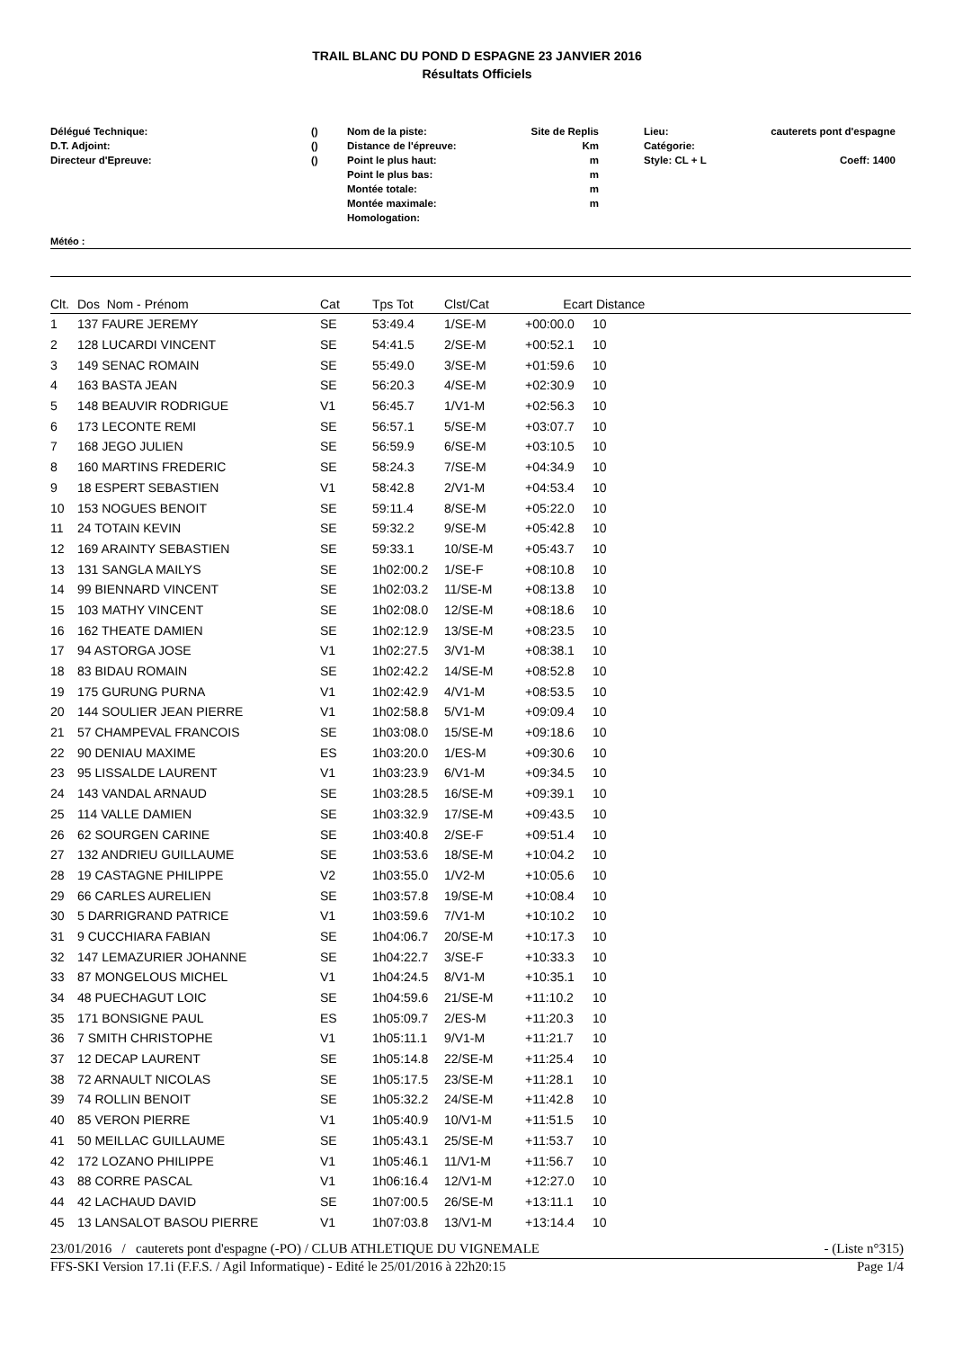TRAIL BLANC DU POND D ESPAGNE 23 JANVIER 2016
Résultats Officiels
Délégué Technique:
D.T. Adjoint:
Directeur d'Epreuve:
()
()
()
Nom de la piste:
Distance de l'épreuve:
Point le plus haut:
Point le plus bas:
Montée totale:
Montée maximale:
Homologation:
Site de Replis
Km
m
m
m
m
Lieu:
Catégorie:
Style: CL + L
cauterets pont d'espagne
Coeff: 1400
Météo :
| Clt. | Dos Nom - Prénom | Cat | Tps Tot | Clst/Cat | Ecart | Distance |
| --- | --- | --- | --- | --- | --- | --- |
| 1 | 137 FAURE JEREMY | SE | 53:49.4 | 1/SE-M | +00:00.0 | 10 |
| 2 | 128 LUCARDI VINCENT | SE | 54:41.5 | 2/SE-M | +00:52.1 | 10 |
| 3 | 149 SENAC ROMAIN | SE | 55:49.0 | 3/SE-M | +01:59.6 | 10 |
| 4 | 163 BASTA JEAN | SE | 56:20.3 | 4/SE-M | +02:30.9 | 10 |
| 5 | 148 BEAUVIR RODRIGUE | V1 | 56:45.7 | 1/V1-M | +02:56.3 | 10 |
| 6 | 173 LECONTE REMI | SE | 56:57.1 | 5/SE-M | +03:07.7 | 10 |
| 7 | 168 JEGO JULIEN | SE | 56:59.9 | 6/SE-M | +03:10.5 | 10 |
| 8 | 160 MARTINS FREDERIC | SE | 58:24.3 | 7/SE-M | +04:34.9 | 10 |
| 9 | 18 ESPERT SEBASTIEN | V1 | 58:42.8 | 2/V1-M | +04:53.4 | 10 |
| 10 | 153 NOGUES BENOIT | SE | 59:11.4 | 8/SE-M | +05:22.0 | 10 |
| 11 | 24 TOTAIN KEVIN | SE | 59:32.2 | 9/SE-M | +05:42.8 | 10 |
| 12 | 169 ARAINTY SEBASTIEN | SE | 59:33.1 | 10/SE-M | +05:43.7 | 10 |
| 13 | 131 SANGLA MAILYS | SE | 1h02:00.2 | 1/SE-F | +08:10.8 | 10 |
| 14 | 99 BIENNARD VINCENT | SE | 1h02:03.2 | 11/SE-M | +08:13.8 | 10 |
| 15 | 103 MATHY VINCENT | SE | 1h02:08.0 | 12/SE-M | +08:18.6 | 10 |
| 16 | 162 THEATE DAMIEN | SE | 1h02:12.9 | 13/SE-M | +08:23.5 | 10 |
| 17 | 94 ASTORGA JOSE | V1 | 1h02:27.5 | 3/V1-M | +08:38.1 | 10 |
| 18 | 83 BIDAU ROMAIN | SE | 1h02:42.2 | 14/SE-M | +08:52.8 | 10 |
| 19 | 175 GURUNG PURNA | V1 | 1h02:42.9 | 4/V1-M | +08:53.5 | 10 |
| 20 | 144 SOULIER JEAN PIERRE | V1 | 1h02:58.8 | 5/V1-M | +09:09.4 | 10 |
| 21 | 57 CHAMPEVAL FRANCOIS | SE | 1h03:08.0 | 15/SE-M | +09:18.6 | 10 |
| 22 | 90 DENIAU MAXIME | ES | 1h03:20.0 | 1/ES-M | +09:30.6 | 10 |
| 23 | 95 LISSALDE LAURENT | V1 | 1h03:23.9 | 6/V1-M | +09:34.5 | 10 |
| 24 | 143 VANDAL ARNAUD | SE | 1h03:28.5 | 16/SE-M | +09:39.1 | 10 |
| 25 | 114 VALLE DAMIEN | SE | 1h03:32.9 | 17/SE-M | +09:43.5 | 10 |
| 26 | 62 SOURGEN CARINE | SE | 1h03:40.8 | 2/SE-F | +09:51.4 | 10 |
| 27 | 132 ANDRIEU GUILLAUME | SE | 1h03:53.6 | 18/SE-M | +10:04.2 | 10 |
| 28 | 19 CASTAGNE PHILIPPE | V2 | 1h03:55.0 | 1/V2-M | +10:05.6 | 10 |
| 29 | 66 CARLES AURELIEN | SE | 1h03:57.8 | 19/SE-M | +10:08.4 | 10 |
| 30 | 5 DARRIGRAND PATRICE | V1 | 1h03:59.6 | 7/V1-M | +10:10.2 | 10 |
| 31 | 9 CUCCHIARA FABIAN | SE | 1h04:06.7 | 20/SE-M | +10:17.3 | 10 |
| 32 | 147 LEMAZURIER JOHANNE | SE | 1h04:22.7 | 3/SE-F | +10:33.3 | 10 |
| 33 | 87 MONGELOUS MICHEL | V1 | 1h04:24.5 | 8/V1-M | +10:35.1 | 10 |
| 34 | 48 PUECHAGUT LOIC | SE | 1h04:59.6 | 21/SE-M | +11:10.2 | 10 |
| 35 | 171 BONSIGNE PAUL | ES | 1h05:09.7 | 2/ES-M | +11:20.3 | 10 |
| 36 | 7 SMITH CHRISTOPHE | V1 | 1h05:11.1 | 9/V1-M | +11:21.7 | 10 |
| 37 | 12 DECAP LAURENT | SE | 1h05:14.8 | 22/SE-M | +11:25.4 | 10 |
| 38 | 72 ARNAULT NICOLAS | SE | 1h05:17.5 | 23/SE-M | +11:28.1 | 10 |
| 39 | 74 ROLLIN BENOIT | SE | 1h05:32.2 | 24/SE-M | +11:42.8 | 10 |
| 40 | 85 VERON PIERRE | V1 | 1h05:40.9 | 10/V1-M | +11:51.5 | 10 |
| 41 | 50 MEILLAC GUILLAUME | SE | 1h05:43.1 | 25/SE-M | +11:53.7 | 10 |
| 42 | 172 LOZANO PHILIPPE | V1 | 1h05:46.1 | 11/V1-M | +11:56.7 | 10 |
| 43 | 88 CORRE PASCAL | V1 | 1h06:16.4 | 12/V1-M | +12:27.0 | 10 |
| 44 | 42 LACHAUD DAVID | SE | 1h07:00.5 | 26/SE-M | +13:11.1 | 10 |
| 45 | 13 LANSALOT BASOU PIERRE | V1 | 1h07:03.8 | 13/V1-M | +13:14.4 | 10 |
23/01/2016 / cauterets pont d'espagne (-PO) / CLUB ATHLETIQUE DU VIGNEMALE - (Liste n°315)
FFS-SKI Version 17.1i (F.F.S. / Agil Informatique) - Edité le 25/01/2016 à 22h20:15 Page 1/4